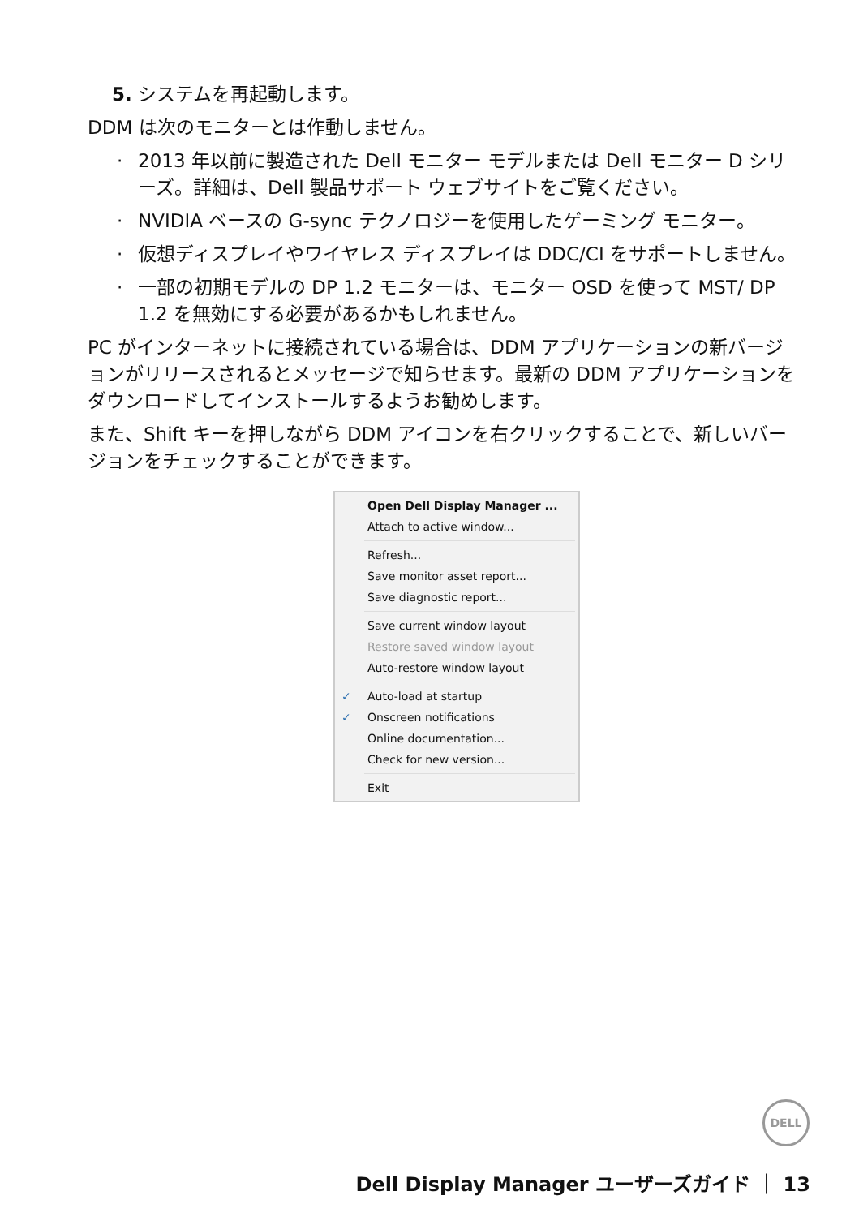5. システムを再起動します。
DDM は次のモニターとは作動しません。
· 2013 年以前に製造された Dell モニター モデルまたは Dell モニター D シリーズ。詳細は、Dell 製品サポート ウェブサイトをご覧ください。
· NVIDIA ベースの G-sync テクノロジーを使用したゲーミング モニター。
· 仮想ディスプレイやワイヤレス ディスプレイは DDC/CI をサポートしません。
· 一部の初期モデルの DP 1.2 モニターは、モニター OSD を使って MST/ DP 1.2 を無効にする必要があるかもしれません。
PC がインターネットに接続されている場合は、DDM アプリケーションの新バージョンがリリースされるとメッセージで知らせます。最新の DDM アプリケーションをダウンロードしてインストールするようお勧めします。
また、Shift キーを押しながら DDM アイコンを右クリックすることで、新しいバージョンをチェックすることができます。
Open Dell Display Manager ...
Attach to active window...
Refresh...
Save monitor asset report...
Save diagnostic report...
Save current window layout
Restore saved window layout
Auto-restore window layout
✓ Auto-load at startup
✓ Onscreen notifications
Online documentation...
Check for new version...
Exit
DELL
Dell Display Manager ユーザーズガイド ｜ 13